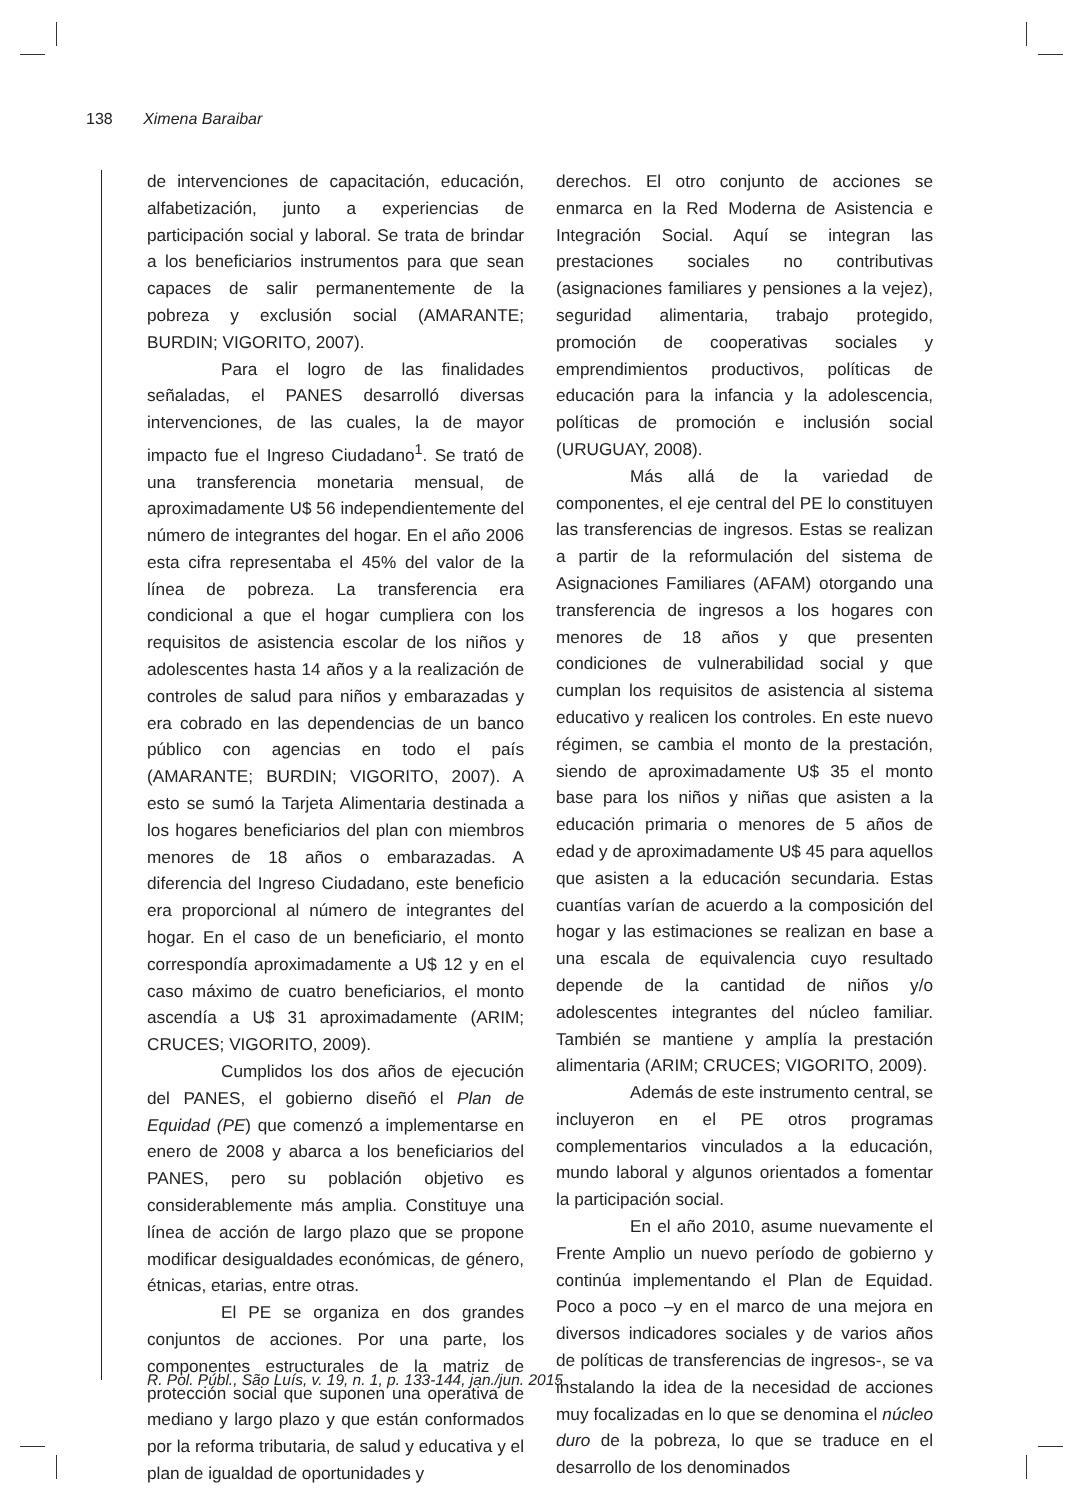138 Ximena Baraibar
de intervenciones de capacitación, educación, alfabetización, junto a experiencias de participación social y laboral. Se trata de brindar a los beneficiarios instrumentos para que sean capaces de salir permanentemente de la pobreza y exclusión social (AMARANTE; BURDIN; VIGORITO, 2007).
Para el logro de las finalidades señaladas, el PANES desarrolló diversas intervenciones, de las cuales, la de mayor impacto fue el Ingreso Ciudadano<sup>1</sup>. Se trató de una transferencia monetaria mensual, de aproximadamente U$ 56 independientemente del número de integrantes del hogar. En el año 2006 esta cifra representaba el 45% del valor de la línea de pobreza. La transferencia era condicional a que el hogar cumpliera con los requisitos de asistencia escolar de los niños y adolescentes hasta 14 años y a la realización de controles de salud para niños y embarazadas y era cobrado en las dependencias de un banco público con agencias en todo el país (AMARANTE; BURDIN; VIGORITO, 2007). A esto se sumó la Tarjeta Alimentaria destinada a los hogares beneficiarios del plan con miembros menores de 18 años o embarazadas. A diferencia del Ingreso Ciudadano, este beneficio era proporcional al número de integrantes del hogar. En el caso de un beneficiario, el monto correspondía aproximadamente a U$ 12 y en el caso máximo de cuatro beneficiarios, el monto ascendía a U$ 31 aproximadamente (ARIM; CRUCES; VIGORITO, 2009).
Cumplidos los dos años de ejecución del PANES, el gobierno diseñó el Plan de Equidad (PE) que comenzó a implementarse en enero de 2008 y abarca a los beneficiarios del PANES, pero su población objetivo es considerablemente más amplia. Constituye una línea de acción de largo plazo que se propone modificar desigualdades económicas, de género, étnicas, etarias, entre otras.
El PE se organiza en dos grandes conjuntos de acciones. Por una parte, los componentes estructurales de la matriz de protección social que suponen una operativa de mediano y largo plazo y que están conformados por la reforma tributaria, de salud y educativa y el plan de igualdad de oportunidades y
derechos. El otro conjunto de acciones se enmarca en la Red Moderna de Asistencia e Integración Social. Aquí se integran las prestaciones sociales no contributivas (asignaciones familiares y pensiones a la vejez), seguridad alimentaria, trabajo protegido, promoción de cooperativas sociales y emprendimientos productivos, políticas de educación para la infancia y la adolescencia, políticas de promoción e inclusión social (URUGUAY, 2008).
Más allá de la variedad de componentes, el eje central del PE lo constituyen las transferencias de ingresos. Estas se realizan a partir de la reformulación del sistema de Asignaciones Familiares (AFAM) otorgando una transferencia de ingresos a los hogares con menores de 18 años y que presenten condiciones de vulnerabilidad social y que cumplan los requisitos de asistencia al sistema educativo y realicen los controles. En este nuevo régimen, se cambia el monto de la prestación, siendo de aproximadamente U$ 35 el monto base para los niños y niñas que asisten a la educación primaria o menores de 5 años de edad y de aproximadamente U$ 45 para aquellos que asisten a la educación secundaria. Estas cuantías varían de acuerdo a la composición del hogar y las estimaciones se realizan en base a una escala de equivalencia cuyo resultado depende de la cantidad de niños y/o adolescentes integrantes del núcleo familiar. También se mantiene y amplía la prestación alimentaria (ARIM; CRUCES; VIGORITO, 2009).
Además de este instrumento central, se incluyeron en el PE otros programas complementarios vinculados a la educación, mundo laboral y algunos orientados a fomentar la participación social.
En el año 2010, asume nuevamente el Frente Amplio un nuevo período de gobierno y continúa implementando el Plan de Equidad. Poco a poco –y en el marco de una mejora en diversos indicadores sociales y de varios años de políticas de transferencias de ingresos-, se va instalando la idea de la necesidad de acciones muy focalizadas en lo que se denomina el núcleo duro de la pobreza, lo que se traduce en el desarrollo de los denominados
R. Pol. Públ., São Luís, v. 19, n. 1, p. 133-144, jan./jun. 2015